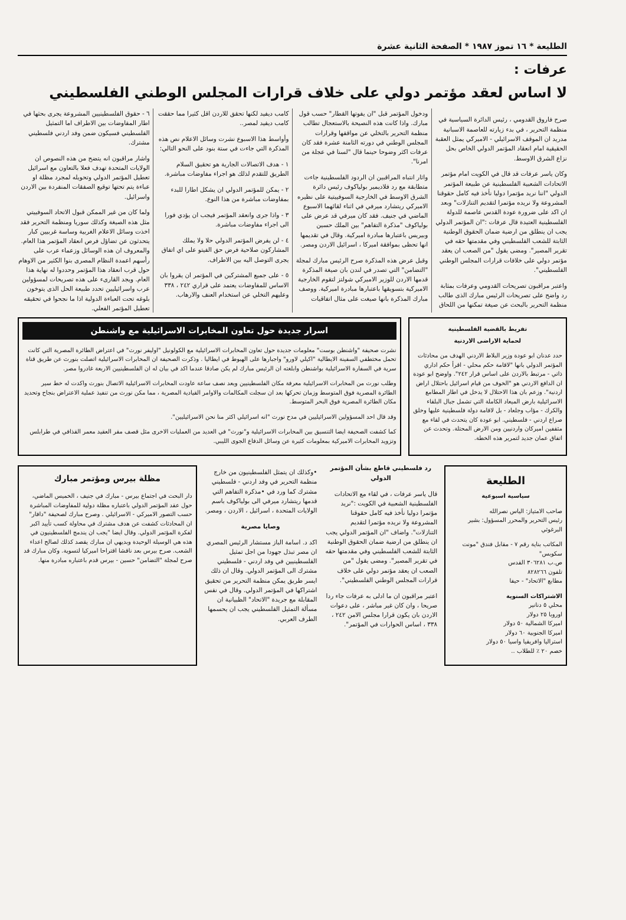الطليعة * ١٦ تموز ١٩٨٧ * الصفحة الثانية عشرة
عرفات :
لا اساس لعقد مؤتمر دولي على خلاف قرارات المجلس الوطني الفلسطيني
صرح فاروق القدومي ، رئيس الدائرة السياسية في منظمة التحرير ، في بدء زيارته للعاصمة الاسبانية مدريد ان الموقف الاسرائيلي - الاميركي يمثل العقبة الحقيقية امام انعقاد المؤتمر الدولي الخاص بحل نزاع الشرق الاوسط.
وكان ياسر عرفات قد قال في الكويت امام مؤتمر الاتحادات الشعبية الفلسطينية عن طبيعة المؤتمر الدولي "اننا نريد مؤتمرا دوليا نأخذ فيه كامل حقوقنا المشروعة ولا نريده مؤتمرا لتقديم التنازلات" وبعد ان اكد على ضرورة عودة القدس عاصمة للدولة الفلسطينية العتيدة قال عرفات :"ان المؤتمر الدولي يجب ان ينطلق من ارضية ضمان الحقوق الوطنية الثابتة للشعب الفلسطيني وفي مقدمتها حقه في تقرير المصير". ومضى يقول "من الصعب ان يعقد مؤتمر دولي على خلافات قرارات المجلس الوطني الفلسطيني".
واعتبر مراقبون تصريحات القدومي وعرفات بمثابة رد واضح على تصريحات الرئيس مبارك الذى طالب منظمة التحرير بالبحث عن صيغة تمكنها من اللحاق ودخول المؤتمر قبل "ان يفوتها القطار" حسب قول مبارك. واذا كانت هذه النصيحة بالاستعجال تطالب منظمة التحرير بالتخلي عن مواقفها وقرارات المجلس الوطني في دورته الثامنة عشرة فقد كان عرفات اكثر وضوحا حينما قال "لسنا في عجلة من امرنا".
واثار انتباه المراقبين ان الردود الفلسطينية جاءت متطابقة مع رد فلاديمير بولياكوف رئيس دائرة الشرق الاوسط في الخارجية السوفييتية على نظيره الاميركي ريتشارد ميرفي في اثناء لقائهما الاسبوع الماضي في جنيف. فقد كان ميرفي قد عرض على بولياكوف "مذكرة التفاهم" بين الملك حسين وبيريس باعتبارها مبادرة اميركية. وقال في تقديمها انها تحظى بموافقة اميركا ، اسرائيل الاردن ومصر.
وقبل عرض هذه المذكرة صرح الرئيس مبارك لمجلة "التضامن" التي تصدر في لندن بان صيغة المذكرة قدمها الاردن للوزير الاميركي شولتز لتقوم الخارجية الاميركية بتسويقها باعتبارها مبادرة اميركية. ووصف مبارك المذكرة بانها صيغت على مثال اتفاقيات كامب ديفيد لكنها تحقق للاردن اقل كثيرا مما حققت كامب ديفيد لمصر..
وأواسط هذا الاسبوع نشرت وسائل الاعلام نص هذه المذكرة التي جاءت في ستة بنود على النحو التالي:
١ - هدف الاتصالات الجارية هو تحقيق السلام الطريق للتقدم لذلك هو اجراء مفاوضات مباشرة.
٢ - يمكن للمؤتمر الدولي ان يشكل اطارا للبدء بمفاوضات مباشرة من هذا النوع.
٣ - واذا جرى وانعقد المؤتمر فيجب ان يؤدي فورا الى اجراء مفاوضات مباشرة.
٤ - لن يفرض المؤتمر الدولي حلا ولا يملك المشاركون صلاحية فرض حق الفيتو على اي اتفاق يجرى التوصل اليه بين الاطراف.
٥ - على جميع المشتركين في المؤتمر ان يقروا بان الاساس للمفاوضات يعتمد على قراري ٢٤٢ ، ٣٣٨ وعليهم التخلي عن استخدام العنف والارهاب.
٦ - حقوق الفلسطينيين المشروعة يجرى بحثها في اطار المفاوضات بين الاطراف اما التمثيل الفلسطيني فسيكون ضمن وفد اردني فلسطيني مشترك.
واشار مراقبون انه يتضح من هذه النصوص ان الولايات المتحدة تهدف فعلا بالتعاون مع اسرائيل تعطيل المؤتمر الدولي وتحويله لمجرد مظلة او عباءة يتم تحتها توقيع الصفقات المنفردة بين الاردن واسرائيل.
ولما كان من غير الممكن قبول الاتحاد السوفييتي مثل هذه الصيغة وكذلك سوريا ومنظمة التحرير فقد اخذت وسائل الاعلام الغربية وساسة غربيين كبار يتحدثون عن تضاؤل فرص انعقاد المؤتمر هذا العام. والمعروف ان هذه الوسائل وزعماء عرب على رأسهم اعمدة النظام المصرى بنوا الكثير من الاوهام حول قرب انعقاد هذا المؤتمر وحددوا له نهاية هذا العام. ويجد القارىء على هذه تصريحات لمسؤولين عرب واسرائيليين تحدد طبيعة الحل الذى يتوخون بلوغه تحت العباءة الدولية اذا ما نجحوا في تحقيقه تعطيل المؤتمر الفعلي.
تفريط بالقضية الفلسطينية
لحماية الاراضى الاردنية
حدد عدنان ابو عودة وزير البلاط الاردني الهدف من محادثات المؤتمر الدولي بانها "لاقامة حكم محلي - اقرأ حكم اداري ذاتي - مرتبط بالاردن على اساس قرار ٢٤٢". واوضح ابو عودة ان الدافع الاردني هو "الخوف من قيام اسرائيل باحتلال اراض اردنية". وزعم بان هذا الاحتلال لا يدخل في اطار المطامع الاسرائيلية بارض الميعاد الكاملة التي تشمل جبال البلقاء والكرك - مؤاب وجلعاد - بل لاقامة دولة فلسطينية عليها وخلق صراع اردني - فلسطيني. ابو عودة كان يتحدث في لقاء مع مثقفين اميركان واردنيين ومن الارض المحتلة. وتحدث عن اتفاق عمان جديد لتمرير هذه الخطة.
اسرار جديدة حول تعاون المخابرات الاسرائيلية مع واشنطن
نشرت صحيفة "واشنطن بوست" معلومات جديدة حول تعاون المخابرات الاسرائيلية مع الكولونيل "اوليفر نورث" في اعتراض الطائرة المصرية التي كانت تحمل مختطفي السفينة الايطالية "اكيلي لاورو" واجبارها على الهبوط في ايطاليا . وذكرت الصحيفة ان المخابرات الاسرائيلية اتصلت بنورث عن طريق قناة سرية في السفارة الاسرائيلية بواشنطن وابلغته ان الرئيس مبارك لم يكن صادقا عندما اكد في بيان له ان الفلسطينيين الاربعة غادروا مصر.
وطلب نورث من المخابرات الاسرائيلية معرفة مكان الفلسطينيين وبعد نصف ساعة عاودت المخابرات الاسرائيلية الاتصال بنورث واكدت له خط سير الطائرة المصرية فوق المتوسط وزمان تحركها بعد ان سجلت المكالمات والاوامر القيادية المصرية ، مما مكن نورث من تنفيذ عملية الاعتراض بنجاح وتحديد مكان الطائرة المصرية فوق البحر المتوسط.
وقد قال احد المسؤولين الاسرائيليين في مدح نورث "انه اسرائيلي اكثر منا نحن الاسرائيليين".
كما كشفت الصحيفة ايضا التنسيق بين المخابرات الاسرائيلية و"نورث" في العديد من العمليات الاخرى مثل قصف مقر العقيد معمر القذافي في طرابلس وتزويد المخابرات الاميركية بمعلومات كثيرة عن وسائل الدفاع الجوى الليبي.
الطليعة
سياسية اسبوعية
صاحب الامتياز: الياس نصرالله
رئيس التحرير والمحرر المسؤول: بشير البرغوثي
المكاتب بناية رقم ٧ - مقابل فندق "مونت سكوبس"
ص.ب ٣٠٦٢٨١ القدس
تلفون ٨٢٨٢٦٦
مطابع "الاتحاد" - حيفا
الاشتراكات السنوية
محلي ٥ دنانير
اوروبا ٢٥ دولار
اميركا الشمالية ٥٠ دولار
اميركا الجنوبية ٦٠ دولار
استراليا وافريقيا واسيا ٥٠ دولار
خصم ٢٠ ٪ للطلاب ..
رد فلسطيني قاطع بشأن المؤتمر الدولي
قال ياسر عرفات ، في لقاء مع الاتحادات الفلسطينية الشعبية في الكويت :"نريد مؤتمرا دوليا نأخذ فيه كامل حقوقنا المشروعة ولا نريده مؤتمرا لتقديم التنازلات". واضاف "ان المؤتمر الدولي يجب ان ينطلق من ارضية ضمان الحقوق الوطنية الثابتة للشعب الفلسطيني وفي مقدمتها حقه في تقرير المصير". ومضى يقول "من الصعب ان يعقد مؤتمر دولي على خلاف قرارات المجلس الوطني الفلسطيني".
اعتبر مراقبون ان ما ادلى به عرفات جاء ردا صريحا ، وان كان غير مباشر ، على دعوات الاردن بان يكون قرارا مجلس الامن ٢٤٢ ، ٣٣٨ ، اساس الحوارات في المؤتمر".
•وكذلك ان يتمثل الفلسطينيون من خارج منظمة التحرير في وفد اردني - فلسطيني مشترك كما ورد في •مذكرة التفاهم التي قدمها ريتشارد ميرفي الى بولياكوف باسم الولايات المتحدة ، اسرائيل ، الاردن ، ومصر.
وصايا مصرية
اكد د. اسامة الباز مستشار الرئيس المصري ان مصر تبذل جهودا من اجل تمثيل الفلسطينيين في وفد اردني - فلسطيني مشترك الى المؤتمر الدولي. وقال ان ذلك ايسر طريق يمكن منظمة التحرير من تحقيق اشتراكها في المؤتمر الدولي. وقال في نفس المقابلة مع جريدة "الاتحاد" الظبيانية ان مسألة التمثيل الفلسطيني يجب ان يحسمها الطرف العربي.
مظلة بيرس ومؤتمر مبارك
دار البحث في اجتماع بيرس - مبارك في جنيف ، الخميس الماضي، حول عقد المؤتمر الدولي باعتباره مظلة دولية للمفاوضات المباشرة حسب التصور الاميركي - الاسرائيلي . وصرح مبارك لصحيفة "دافار" ان المحادثات كشفت عن هدف مشترك في محاولة كسب تأييد اكبر لفكرة المؤتمر الدولي. وقال ايضا "يجب ان يندمج الفلسطينيون في هذه هي الوسيلة الوحيدة وبديهي ان مبارك يقصد كذلك لصالح اعداء الشعب. صرح بيرس بعد ناقشا اقتراحا اميركيا لتسوية. وكان مبارك قد صرح لمجلة "التضامن" حسين - بيرس قدم باعتباره مبادرة منها.